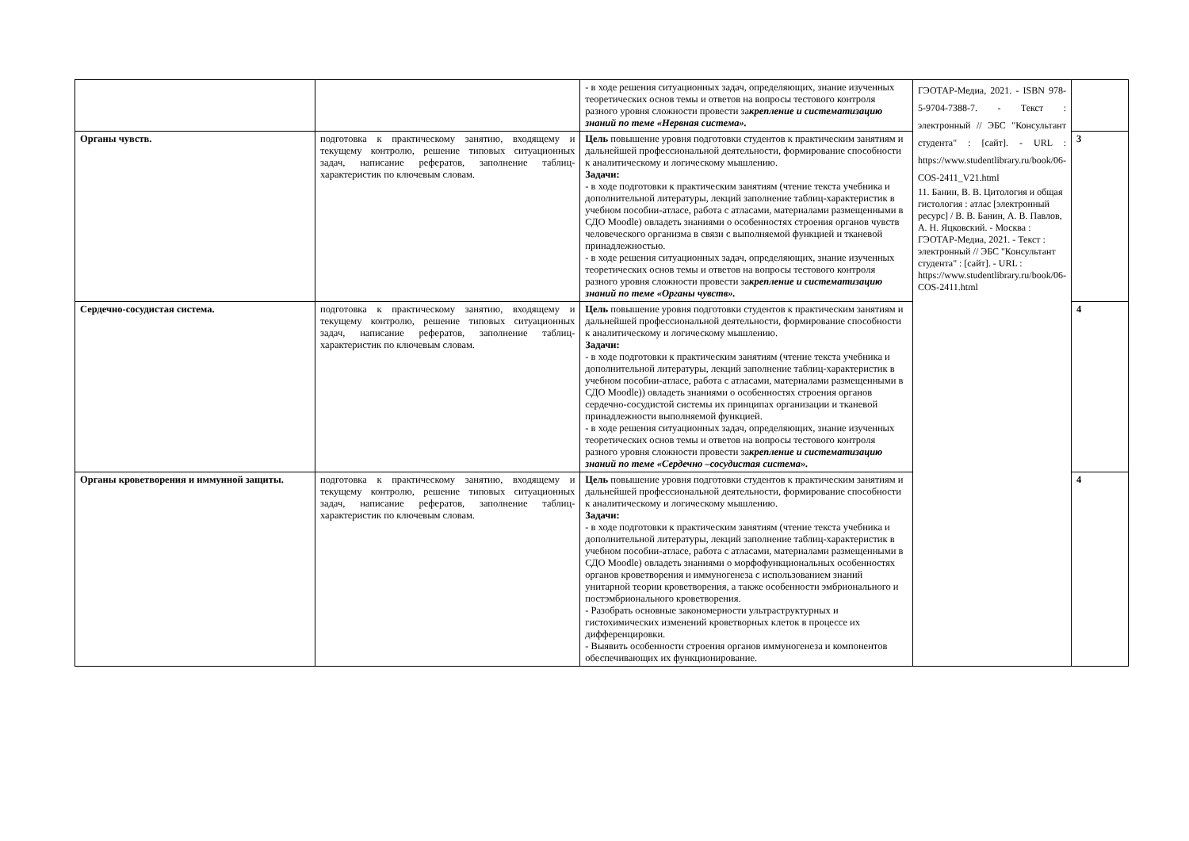| | | - в ходе решения ситуационных задач, определяющих, знание изученных теоретических основ темы и ответов на вопросы тестового контроля разного уровня сложности провести за крепление и систематизацию знаний по теме «Нервная система». | ГЭОТАР-Медиа, 2021. - ISBN 978-5-9704-7388-7. - Текст : электронный // ЭБС "Консультант студента" : [сайт]. - URL : https://www.studentlibrary.ru/book/06-COS-2411_V21.html 11. Банин, В. В. Цитология и общая гистология : атлас [электронный ресурс] / В. В. Банин, А. В. Павлов, А. Н. Яцковский. - Москва : ГЭОТАР-Медиа, 2021. - Текст : электронный // ЭБС "Консультант студента" : [сайт]. - URL : https://www.studentlibrary.ru/book/06-COS-2411.html | |
| Органы чувств. | подготовка к практическому занятию, входящему и текущему контролю, решение типовых ситуационных задач, написание рефератов, заполнение таблиц-характеристик по ключевым словам. | Цель повышение уровня подготовки студентов к практическим занятиям и дальнейшей профессиональной деятельности, формирование способности к аналитическому и логическому мышлению. Задачи: - в ходе подготовки к практическим занятиям (чтение текста учебника и дополнительной литературы, лекций заполнение таблиц-характеристик в учебном пособии-атласе, работа с атласами, материалами размещенными в СДО Moodle) овладеть знаниями о особенностях строения органов чувств человеческого организма в связи с выполняемой функцией и тканевой принадлежностью. - в ходе решения ситуационных задач, определяющих, знание изученных теоретических основ темы и ответов на вопросы тестового контроля разного уровня сложности провести за крепление и систематизацию знаний по теме «Органы чувств». | | 3 |
| Сердечно-сосудистая система. | подготовка к практическому занятию, входящему и текущему контролю, решение типовых ситуационных задач, написание рефератов, заполнение таблиц-характеристик по ключевым словам. | Цель повышение уровня подготовки студентов к практическим занятиям и дальнейшей профессиональной деятельности, формирование способности к аналитическому и логическому мышлению. Задачи: - в ходе подготовки к практическим занятиям (чтение текста учебника и дополнительной литературы, лекций заполнение таблиц-характеристик в учебном пособии-атласе, работа с атласами, материалами размещенными в СДО Moodle)) овладеть знаниями о особенностях строения органов сердечно-сосудистой системы их принципах организации и тканевой принадлежности выполняемой функцией. - в ходе решения ситуационных задач, определяющих, знание изученных теоретических основ темы и ответов на вопросы тестового контроля разного уровня сложности провести за крепление и систематизацию знаний по теме «Сердечно –сосудистая система». | | 4 |
| Органы кроветворения и иммунной защиты. | подготовка к практическому занятию, входящему и текущему контролю, решение типовых ситуационных задач, написание рефератов, заполнение таблиц-характеристик по ключевым словам. | Цель повышение уровня подготовки студентов к практическим занятиям и дальнейшей профессиональной деятельности, формирование способности к аналитическому и логическому мышлению. Задачи: - в ходе подготовки к практическим занятиям (чтение текста учебника и дополнительной литературы, лекций заполнение таблиц-характеристик в учебном пособии-атласе, работа с атласами, материалами размещенными в СДО Moodle) овладеть знаниями о морфофункциональных особенностях органов кроветворения и иммуногенеза с использованием знаний унитарной теории кроветворения, а также особенности эмбрионального и постэмбрионального кроветворения. - Разобрать основные закономерности ультраструктурных и гистохимических изменений кроветворных клеток в процессе их дифференцировки. - Выявить особенности строения органов иммуногенеза и компонентов обеспечивающих их функционирование. | | 4 |